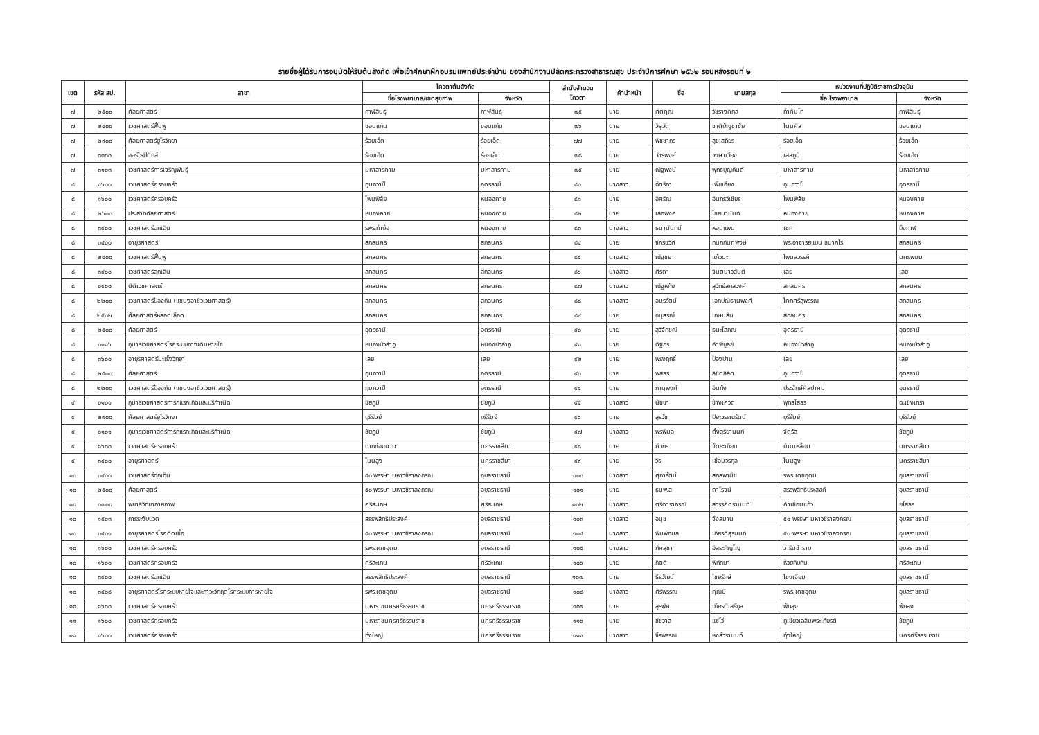รายชื่อผู้ได้รับการอนุมัติให้รับต้นสังกัด เพื่อเข้าศึกษาฝึกอบรมแพทย์ประจำบ้าน ของสำนักงานปลัดกระทรวงสาธารณสุข ประจำปีการศึกษา ๒๕๖๒ รอบหลังรอบที่ ๒
| เขต | รหัส สป. | สาขา | โควตาต้นสังกัด | | ลำดับจำนวน โควตา | คำนำหน้า | ชื่อ | นามสกุล | หน่วยงานที่ปฏิบัติราชการปัจจุบัน | |
| --- | --- | --- | --- | --- | --- | --- | --- | --- | --- | --- |
| | | | ชื่อโรงพยาบาล/เขตสุขภาพ | จังหวัด | | | | | ชื่อ โรงพยาบาล | จังหวัด |
| ๗ | ๒๕๐๐ | ศัลยศาสตร์ | กาฬสินธุ์ | กาฬสินธุ์ | ๗๕ | นาย | ศตคุณ | วัชรางค์กุล | ท่าคันโท | กาฬสินธุ์ |
| ๗ | ๒๔๐๐ | เวชศาสตร์ฟื้นฟู | ขอนแก่น | ขอนแก่น | ๗๖ | นาย | วิษุวัต | ชาติบัญชาชัย | โนนศิลา | ขอนแก่น |
| ๗ | ๒๙๐๐ | ศัลยศาสตร์ยูโรวิทยา | ร้อยเอ็ด | ร้อยเอ็ด | ๗๗ | นาย | พิชชากร | สุขเสถียร | ร้อยเอ็ด | ร้อยเอ็ด |
| ๗ | ๓๓๐๐ | ออร์โธปิดิกส์ | ร้อยเอ็ด | ร้อยเอ็ด | ๗๘ | นาย | วัชรพงศ์ | วงษาเวียง | เสลภูมิ | ร้อยเอ็ด |
| ๗ | ๓๑๐๓ | เวชศาสตร์การเจริญพันธุ์ | มหาสารคาม | มหาสารคาม | ๗๙ | นาย | ณัฐพงษ์ | พุทธบุญกันต์ | มหาสารคาม | มหาสารคาม |
| ๘ | ๑๖๐๐ | เวชศาสตร์ครอบครัว | กุมภวาปี | อุดรธานี | ๘๐ | นางสาว | ฉัตริกา | เพียเฮียง | กุมภวาปี | อุดรธานี |
| ๘ | ๑๖๐๐ | เวชศาสตร์ครอบครัว | โพนพิสัย | หนองคาย | ๘๑ | นาย | อิศริณ | อินทรวิเชียร | โพนพิสัย | หนองคาย |
| ๘ | ๒๖๐๐ | ประสาทศัลยศาสตร์ | หนองคาย | หนองคาย | ๘๒ | นาย | เลอพงศ์ | ไชยมานันท์ | หนองคาย | หนองคาย |
| ๘ | ๓๙๐๐ | เวชศาสตร์ฉุกเฉิน | รพร.ท่าบ่อ | หนองคาย | ๘๓ | นางสาว | ธนานันทน์ | หอมแพน | เซกา | บึงกาฬ |
| ๘ | ๓๔๐๐ | อายุรศาสตร์ | สกลนคร | สกลนคร | ๘๔ | นาย | จักรชวิศ | กนกกันฑพงษ์ | พระอาจารย์แบน ธนากโร | สกลนคร |
| ๘ | ๒๔๐๐ | เวชศาสตร์ฟื้นฟู | สกลนคร | สกลนคร | ๘๕ | นางสาว | ณัฐชยา | แก้วมะ | โพนสวรรค์ | นครพนม |
| ๘ | ๓๙๐๐ | เวชศาสตร์ฉุกเฉิน | สกลนคร | สกลนคร | ๘๖ | นางสาว | ศิรดา | จินตนาวสันต์ | เลย | เลย |
| ๘ | ๐๙๐๐ | นิติเวชศาสตร์ | สกลนคร | สกลนคร | ๘๗ | นางสาว | ณัฐหทัย | สุวิทย์สกุลวงศ์ | สกลนคร | สกลนคร |
| ๘ | ๒๒๐๐ | เวชศาสตร์ป้องกัน (แขนงอาชีวเวชศาสตร์) | สกลนคร | สกลนคร | ๘๘ | นางสาว | อมรรัตน์ | เอกปณิธานพงศ์ | โคกศรีสุพรรณ | สกลนคร |
| ๘ | ๒๕๐๒ | ศัลยศาสตร์หลอดเลือด | สกลนคร | สกลนคร | ๘๙ | นาย | อนุสรณ์ | เกษมสิน | สกลนคร | สกลนคร |
| ๘ | ๒๕๐๐ | ศัลยศาสตร์ | อุดรธานี | อุดรธานี | ๙๐ | นาย | สุวิจักขณ์ | ธนะโสภณ | อุดรธานี | อุดรธานี |
| ๘ | ๐๑๑๖ | กุมารเวชศาสตร์โรคระบบทางเดินหายใจ | หนองบัวลำภู | หนองบัวลำภู | ๙๑ | นาย | ดิฐกร | คำพิบูลย์ | หนองบัวลำภู | หนองบัวลำภู |
| ๘ | ๓๖๐๐ | อายุรศาสตร์มะเร็งวิทยา | เลย | เลย | ๙๒ | นาย | พรงฤทธิ์ | ป้องปาน | เลย | เลย |
| ๘ | ๒๕๐๐ | ศัลยศาสตร์ | กุมภวาปี | อุดรธานี | ๙๓ | นาย | พสธร | ลิขิตลิลิต | กุมภวาปี | อุดรธานี |
| ๘ | ๒๒๐๐ | เวชศาสตร์ป้องกัน (แขนงอาชีวเวชศาสตร์) | กุมภวาปี | อุดรธานี | ๙๔ | นาย | ภานุพงศ์ | อินทัง | ประจักษ์ศิลปาคม | อุดรธานี |
| ๙ | ๐๑๐๑ | กุมารเวชศาสตร์ทารกแรกเกิดและปริกำเนิด | ชัยภูมิ | ชัยภูมิ | ๙๕ | นางสาว | นัชชา | ช้างเศวต | พุทธโสธร | ฉะเชิงเทรา |
| ๙ | ๒๙๐๐ | ศัลยศาสตร์ยูโรวิทยา | บุรีรัมย์ | บุรีรัมย์ | ๙๖ | นาย | สุรวัช | ปิยะวรรณรัตน์ | บุรีรัมย์ | บุรีรัมย์ |
| ๙ | ๐๑๐๑ | กุมารเวชศาสตร์ทารกแรกเกิดและปริกำเนิด | ชัยภูมิ | ชัยภูมิ | ๙๗ | นางสาว | พรพิมล | ตั้งสุริยานนท์ | จัตุรัส | ชัยภูมิ |
| ๙ | ๑๖๐๐ | เวชศาสตร์ครอบครัว | ปากช่องนานา | นครราชสีมา | ๙๘ | นาย | ศิวกร | จัดระเบียบ | บ้านเหลื่อม | นครราชสีมา |
| ๙ | ๓๔๐๐ | อายุรศาสตร์ | โนนสูง | นครราชสีมา | ๙๙ | นาย | วิธ | เชื่อมวรกุล | โนนสูง | นครราชสีมา |
| ๑๐ | ๓๙๐๐ | เวชศาสตร์ฉุกเฉิน | ๕๐ พรรษา มหาวชิราลงกรณ | อุบลราชธานี | ๑๐๐ | นางสาว | ศุภารัตน์ | สกุลพานิช | รพร.เดชอุดม | อุบลราชธานี |
| ๑๐ | ๒๕๐๐ | ศัลยศาสตร์ | ๕๐ พรรษา มหาวชิราลงกรณ | อุบลราชธานี | ๑๐๑ | นาย | ธนพ.ล | ดาโรจน์ | สรรพสิทธิประสงค์ | อุบลราชธานี |
| ๑๐ | ๐๗๐๐ | พยาธิวิทยากายภาพ | ศรีสะเกษ | ศรีสะเกษ | ๑๐๒ | นางสาว | ตรีดาราภรณ์ | สวรรค์ตรานนท์ | คำเขื่อนแก้ว | ยโสธร |
| ๑๐ | ๑๕๐๓ | การระงับปวด | สรรพสิทธิประสงค์ | อุบลราชธานี | ๑๐๓ | นางสาว | อนุช | จึงสมาน | ๕๐ พรรษา มหาวชิราลงกรณ | อุบลราชธานี |
| ๑๐ | ๓๔๐๑ | อายุรศาสตร์โรคติดเชื้อ | ๕๐ พรรษา มหาวชิราลงกรณ | อุบลราชธานี | ๑๐๔ | นางสาว | พิมพ์กมล | เกียรติสุรนนท์ | ๕๐ พรรษา มหาวชิราลงกรณ | อุบลราชธานี |
| ๑๐ | ๑๖๐๐ | เวชศาสตร์ครอบครัว | รพร.เดชอุดม | อุบลราชธานี | ๑๐๕ | นางสาว | ภัคสุชา | อิสระภิญโญ | วารินชำราบ | อุบลราชธานี |
| ๑๐ | ๑๖๐๐ | เวชศาสตร์ครอบครัว | ศรีสะเกษ | ศรีสะเกษ | ๑๐๖ | นาย | กิตติ | พิทักษา | ห้วยทับทัน | ศรีสะเกษ |
| ๑๐ | ๓๙๐๐ | เวชศาสตร์ฉุกเฉิน | สรรพสิทธิประสงค์ | อุบลราชธานี | ๑๐๗ | นาย | ธีรวัฒน์ | ไชยรักษ์ | โขงเจียม | อุบลราชธานี |
| ๑๐ | ๓๔๐๘ | อายุรศาสตร์โรคระบบหายใจและภาวะวิกฤตโรคระบบการหายใจ | รพร.เดชอุดม | อุบลราชธานี | ๑๐๘ | นางสาว | ศิริพรรณ | คุณมี | รพร.เดชอุดม | อุบลราชธานี |
| ๑๑ | ๑๖๐๐ | เวชศาสตร์ครอบครัว | มหาราชนครศรีธรรมราช | นครศรีธรรมราช | ๑๐๙ | นาย | สุรพัศ | เกียรติเสรีกุล | พัทลุง | พัทลุง |
| ๑๑ | ๑๖๐๐ | เวชศาสตร์ครอบครัว | มหาราชนครศรีธรรมราช | นครศรีธรรมราช | ๑๑๐ | นาย | ชัชวาล | แซ่โว่ | ภูเขียวเฉลิมพระเกียรติ | ชัยภูมิ |
| ๑๑ | ๑๖๐๐ | เวชศาสตร์ครอบครัว | ทุ่งใหญ่ | นครศรีธรรมราช | ๑๑๑ | นางสาว | จีรพรรณ | หงส์วรานนท์ | ทุ่งใหญ่ | นครศรีธรรมราช |